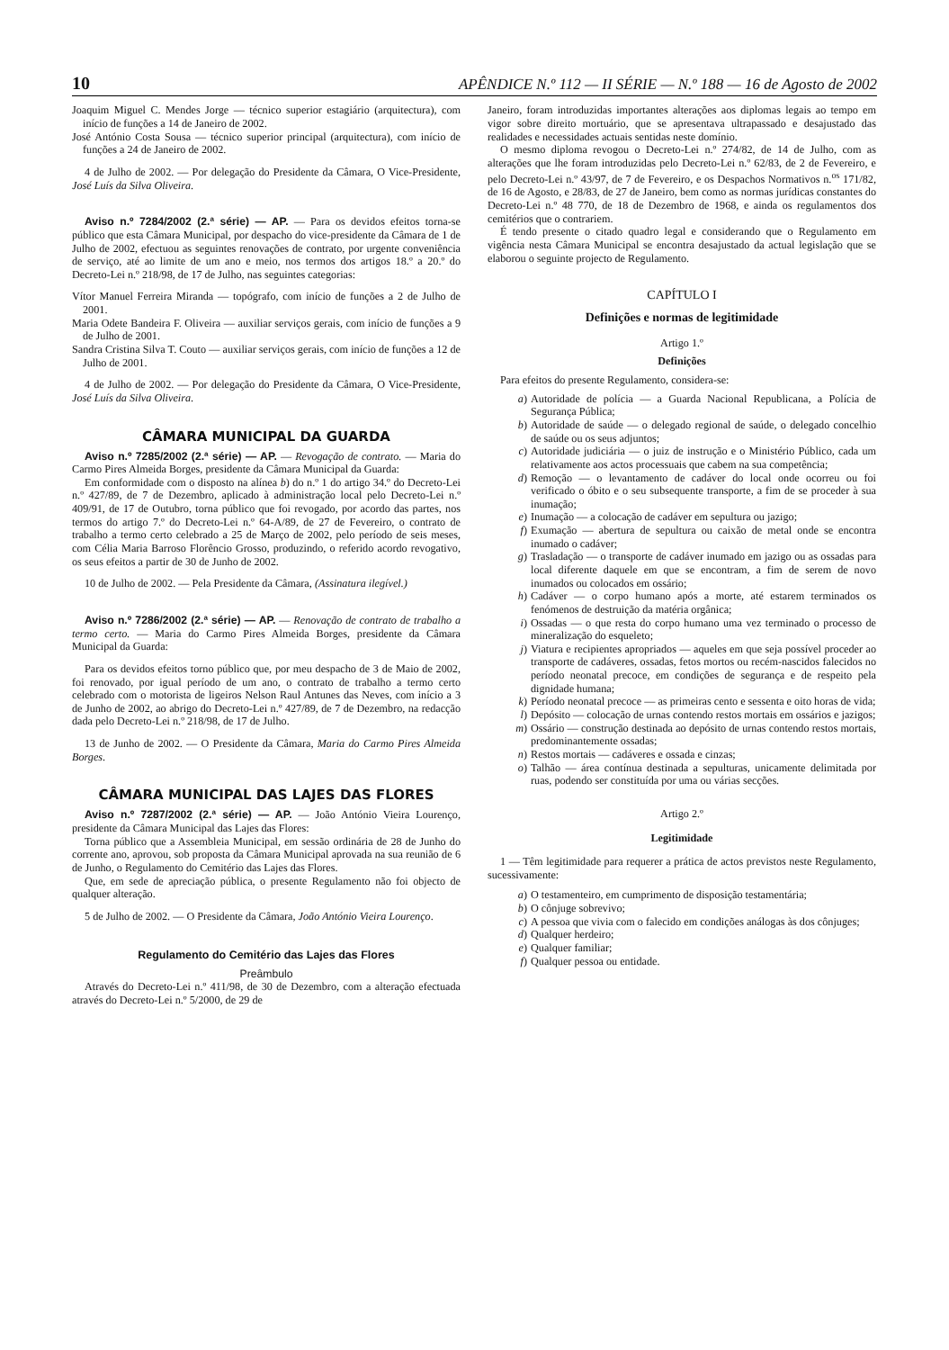10 APÊNDICE N.º 112 — II SÉRIE — N.º 188 — 16 de Agosto de 2002
Joaquim Miguel C. Mendes Jorge — técnico superior estagiário (arquitectura), com início de funções a 14 de Janeiro de 2002.
José António Costa Sousa — técnico superior principal (arquitectura), com início de funções a 24 de Janeiro de 2002.
4 de Julho de 2002. — Por delegação do Presidente da Câmara, O Vice-Presidente, José Luís da Silva Oliveira.
Aviso n.º 7284/2002 (2.ª série) — AP. — Para os devidos efeitos torna-se público que esta Câmara Municipal, por despacho do vice-presidente da Câmara de 1 de Julho de 2002, efectuou as seguintes renovações de contrato, por urgente conveniência de serviço, até ao limite de um ano e meio, nos termos dos artigos 18.º a 20.º do Decreto-Lei n.º 218/98, de 17 de Julho, nas seguintes categorias:
Vítor Manuel Ferreira Miranda — topógrafo, com início de funções a 2 de Julho de 2001.
Maria Odete Bandeira F. Oliveira — auxiliar serviços gerais, com início de funções a 9 de Julho de 2001.
Sandra Cristina Silva T. Couto — auxiliar serviços gerais, com início de funções a 12 de Julho de 2001.
4 de Julho de 2002. — Por delegação do Presidente da Câmara, O Vice-Presidente, José Luís da Silva Oliveira.
CÂMARA MUNICIPAL DA GUARDA
Aviso n.º 7285/2002 (2.ª série) — AP. — Revogação de contrato. — Maria do Carmo Pires Almeida Borges, presidente da Câmara Municipal da Guarda:
Em conformidade com o disposto na alínea b) do n.º 1 do artigo 34.º do Decreto-Lei n.º 427/89, de 7 de Dezembro, aplicado à administração local pelo Decreto-Lei n.º 409/91, de 17 de Outubro, torna público que foi revogado, por acordo das partes, nos termos do artigo 7.º do Decreto-Lei n.º 64-A/89, de 27 de Fevereiro, o contrato de trabalho a termo certo celebrado a 25 de Março de 2002, pelo período de seis meses, com Célia Maria Barroso Florêncio Grosso, produzindo, o referido acordo revogativo, os seus efeitos a partir de 30 de Junho de 2002.
10 de Julho de 2002. — Pela Presidente da Câmara, (Assinatura ilegível.)
Aviso n.º 7286/2002 (2.ª série) — AP. — Renovação de contrato de trabalho a termo certo. — Maria do Carmo Pires Almeida Borges, presidente da Câmara Municipal da Guarda:
Para os devidos efeitos torno público que, por meu despacho de 3 de Maio de 2002, foi renovado, por igual período de um ano, o contrato de trabalho a termo certo celebrado com o motorista de ligeiros Nelson Raul Antunes das Neves, com início a 3 de Junho de 2002, ao abrigo do Decreto-Lei n.º 427/89, de 7 de Dezembro, na redacção dada pelo Decreto-Lei n.º 218/98, de 17 de Julho.
13 de Junho de 2002. — O Presidente da Câmara, Maria do Carmo Pires Almeida Borges.
CÂMARA MUNICIPAL DAS LAJES DAS FLORES
Aviso n.º 7287/2002 (2.ª série) — AP. — João António Vieira Lourenço, presidente da Câmara Municipal das Lajes das Flores:
Torna público que a Assembleia Municipal, em sessão ordinária de 28 de Junho do corrente ano, aprovou, sob proposta da Câmara Municipal aprovada na sua reunião de 6 de Junho, o Regulamento do Cemitério das Lajes das Flores.
Que, em sede de apreciação pública, o presente Regulamento não foi objecto de qualquer alteração.
5 de Julho de 2002. — O Presidente da Câmara, João António Vieira Lourenço.
Regulamento do Cemitério das Lajes das Flores
Preâmbulo
Através do Decreto-Lei n.º 411/98, de 30 de Dezembro, com a alteração efectuada através do Decreto-Lei n.º 5/2000, de 29 de
Janeiro, foram introduzidas importantes alterações aos diplomas legais ao tempo em vigor sobre direito mortuário, que se apresentava ultrapassado e desajustado das realidades e necessidades actuais sentidas neste domínio.
O mesmo diploma revogou o Decreto-Lei n.º 274/82, de 14 de Julho, com as alterações que lhe foram introduzidas pelo Decreto-Lei n.º 62/83, de 2 de Fevereiro, e pelo Decreto-Lei n.º 43/97, de 7 de Fevereiro, e os Despachos Normativos n.<sup>os</sup> 171/82, de 16 de Agosto, e 28/83, de 27 de Janeiro, bem como as normas jurídicas constantes do Decreto-Lei n.º 48 770, de 18 de Dezembro de 1968, e ainda os regulamentos dos cemitérios que o contrariem.
É tendo presente o citado quadro legal e considerando que o Regulamento em vigência nesta Câmara Municipal se encontra desajustado da actual legislação que se elaborou o seguinte projecto de Regulamento.
CAPÍTULO I
Definições e normas de legitimidade
Artigo 1.º
Definições
Para efeitos do presente Regulamento, considera-se:
a) Autoridade de polícia — a Guarda Nacional Republicana, a Polícia de Segurança Pública;
b) Autoridade de saúde — o delegado regional de saúde, o delegado concelhio de saúde ou os seus adjuntos;
c) Autoridade judiciária — o juiz de instrução e o Ministério Público, cada um relativamente aos actos processuais que cabem na sua competência;
d) Remoção — o levantamento de cadáver do local onde ocorreu ou foi verificado o óbito e o seu subsequente transporte, a fim de se proceder à sua inumação;
e) Inumação — a colocação de cadáver em sepultura ou jazigo;
f) Exumação — abertura de sepultura ou caixão de metal onde se encontra inumado o cadáver;
g) Trasladação — o transporte de cadáver inumado em jazigo ou as ossadas para local diferente daquele em que se encontram, a fim de serem de novo inumados ou colocados em ossário;
h) Cadáver — o corpo humano após a morte, até estarem terminados os fenómenos de destruição da matéria orgânica;
i) Ossadas — o que resta do corpo humano uma vez terminado o processo de mineralização do esqueleto;
j) Viatura e recipientes apropriados — aqueles em que seja possível proceder ao transporte de cadáveres, ossadas, fetos mortos ou recém-nascidos falecidos no período neonatal precoce, em condições de segurança e de respeito pela dignidade humana;
k) Período neonatal precoce — as primeiras cento e sessenta e oito horas de vida;
l) Depósito — colocação de urnas contendo restos mortais em ossários e jazigos;
m) Ossário — construção destinada ao depósito de urnas contendo restos mortais, predominantemente ossadas;
n) Restos mortais — cadáveres e ossada e cinzas;
o) Talhão — área contínua destinada a sepulturas, unicamente delimitada por ruas, podendo ser constituída por uma ou várias secções.
Artigo 2.º
Legitimidade
1 — Têm legitimidade para requerer a prática de actos previstos neste Regulamento, sucessivamente:
a) O testamenteiro, em cumprimento de disposição testamentária;
b) O cônjuge sobrevivo;
c) A pessoa que vivia com o falecido em condições análogas às dos cônjuges;
d) Qualquer herdeiro;
e) Qualquer familiar;
f) Qualquer pessoa ou entidade.